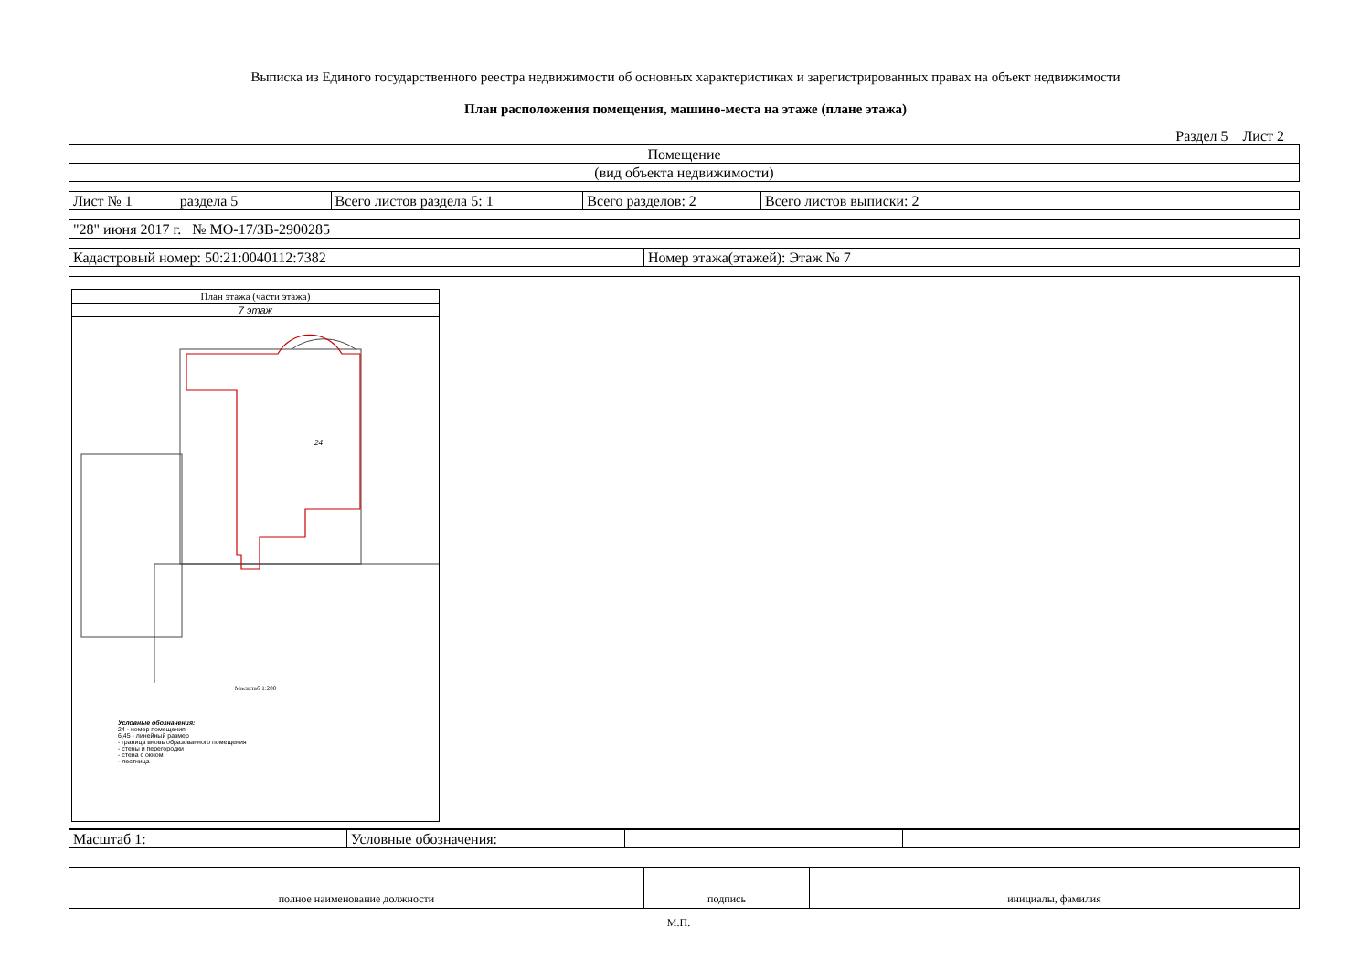Выписка из Единого государственного реестра недвижимости об основных характеристиках и зарегистрированных правах на объект недвижимости
План расположения помещения, машино-места на этаже (плане этажа)
Раздел 5 Лист 2
| Помещение |
| (вид объекта недвижимости) |
| Лист № 1 раздела 5 | Всего листов раздела 5: 1 | Всего разделов: 2 | Всего листов выписки: 2 |
| "28" июня 2017 г. № МО-17/ЗВ-2900285 |
| Кадастровый номер: 50:21:0040112:7382 | Номер этажа(этажей): Этаж № 7 |
План этажа (части этажа)
7 этаж
24
Масштаб 1:200
Условные обозначения:
24 - номер помещения
6,45 - линейный размер
- граница вновь образованного помещения
- стены и перегородки
- стена с окном
- лестница
| Масштаб 1: | Условные обозначения: | | |
| полное наименование должности | подпись | инициалы, фамилия |
М.П.